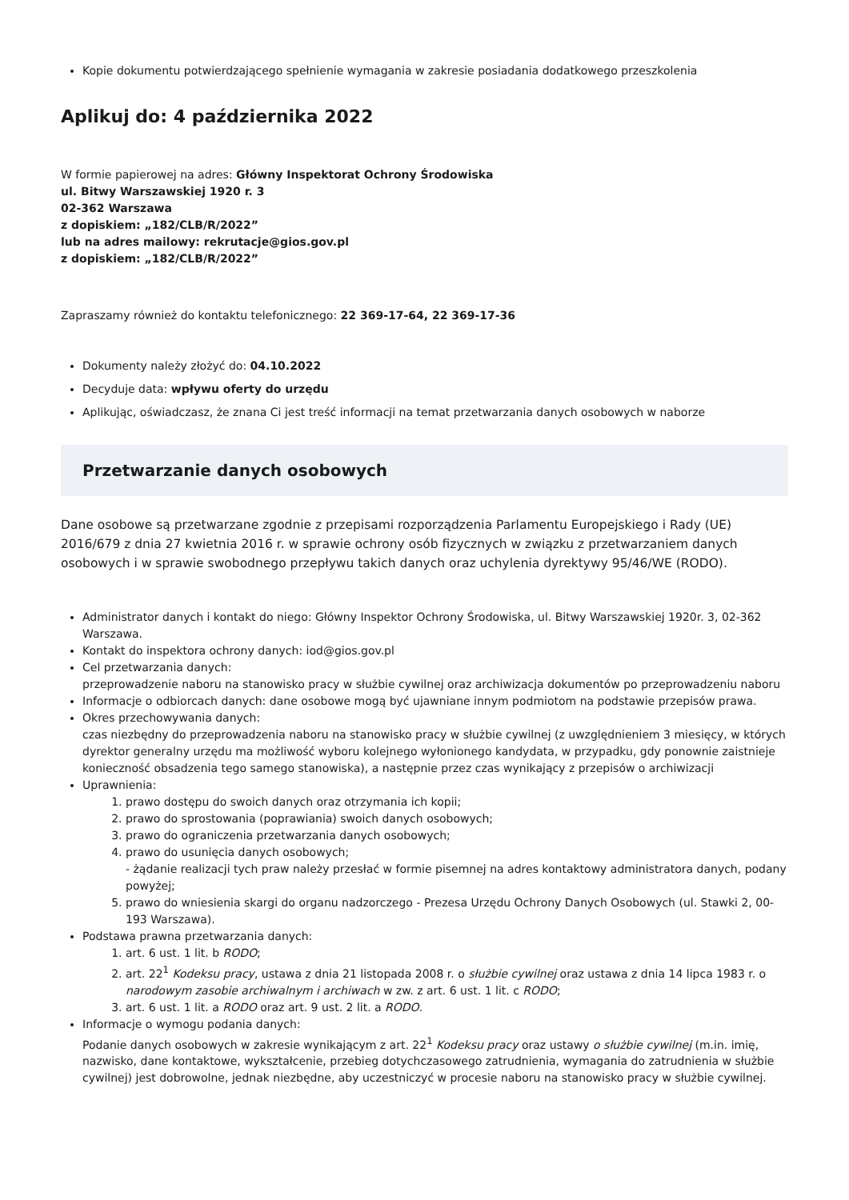Kopie dokumentu potwierdzającego spełnienie wymagania w zakresie posiadania dodatkowego przeszkolenia
Aplikuj do: 4 października 2022
W formie papierowej na adres: Główny Inspektorat Ochrony Środowiska
ul. Bitwy Warszawskiej 1920 r. 3
02-362 Warszawa
z dopiskiem: „182/CLB/R/2022”
lub na adres mailowy: rekrutacje@gios.gov.pl
z dopiskiem: „182/CLB/R/2022”
Zapraszamy również do kontaktu telefonicznego: 22 369-17-64, 22 369-17-36
Dokumenty należy złożyć do: 04.10.2022
Decyduje data: wpływu oferty do urzędu
Aplikując, oświadczasz, że znana Ci jest treść informacji na temat przetwarzania danych osobowych w naborze
Przetwarzanie danych osobowych
Dane osobowe są przetwarzane zgodnie z przepisami rozporządzenia Parlamentu Europejskiego i Rady (UE) 2016/679 z dnia 27 kwietnia 2016 r. w sprawie ochrony osób fizycznych w związku z przetwarzaniem danych osobowych i w sprawie swobodnego przepływu takich danych oraz uchylenia dyrektywy 95/46/WE (RODO).
Administrator danych i kontakt do niego: Główny Inspektor Ochrony Środowiska, ul. Bitwy Warszawskiej 1920r. 3, 02-362 Warszawa.
Kontakt do inspektora ochrony danych: iod@gios.gov.pl
Cel przetwarzania danych:
przeprowadzenie naboru na stanowisko pracy w służbie cywilnej oraz archiwizacja dokumentów po przeprowadzeniu naboru
Informacje o odbiorcach danych: dane osobowe mogą być ujawniane innym podmiotom na podstawie przepisów prawa.
Okres przechowywania danych:
czas niezbędny do przeprowadzenia naboru na stanowisko pracy w służbie cywilnej (z uwzględnieniem 3 miesięcy, w których dyrektor generalny urzędu ma możliwość wyboru kolejnego wyłonionego kandydata, w przypadku, gdy ponownie zaistnieje konieczność obsadzenia tego samego stanowiska), a następnie przez czas wynikający z przepisów o archiwizacji
Uprawnienia:
1. prawo dostępu do swoich danych oraz otrzymania ich kopii;
2. prawo do sprostowania (poprawiania) swoich danych osobowych;
3. prawo do ograniczenia przetwarzania danych osobowych;
4. prawo do usunięcia danych osobowych;
- żądanie realizacji tych praw należy przesłać w formie pisemnej na adres kontaktowy administratora danych, podany powyżej;
5. prawo do wniesienia skargi do organu nadzorczego - Prezesa Urzędu Ochrony Danych Osobowych (ul. Stawki 2, 00-193 Warszawa).
Podstawa prawna przetwarzania danych:
1. art. 6 ust. 1 lit. b RODO;
2. art. 22<sup>1</sup> Kodeksu pracy, ustawa z dnia 21 listopada 2008 r. o służbie cywilnej oraz ustawa z dnia 14 lipca 1983 r. o narodowym zasobie archiwalnym i archiwach w zw. z art. 6 ust. 1 lit. c RODO;
3. art. 6 ust. 1 lit. a RODO oraz art. 9 ust. 2 lit. a RODO.
Informacje o wymogu podania danych:
Podanie danych osobowych w zakresie wynikającym z art. 22<sup>1</sup> Kodeksu pracy oraz ustawy o służbie cywilnej (m.in. imię, nazwisko, dane kontaktowe, wykształcenie, przebieg dotychczasowego zatrudnienia, wymagania do zatrudnienia w służbie cywilnej) jest dobrowolne, jednak niezbędne, aby uczestniczyć w procesie naboru na stanowisko pracy w służbie cywilnej.